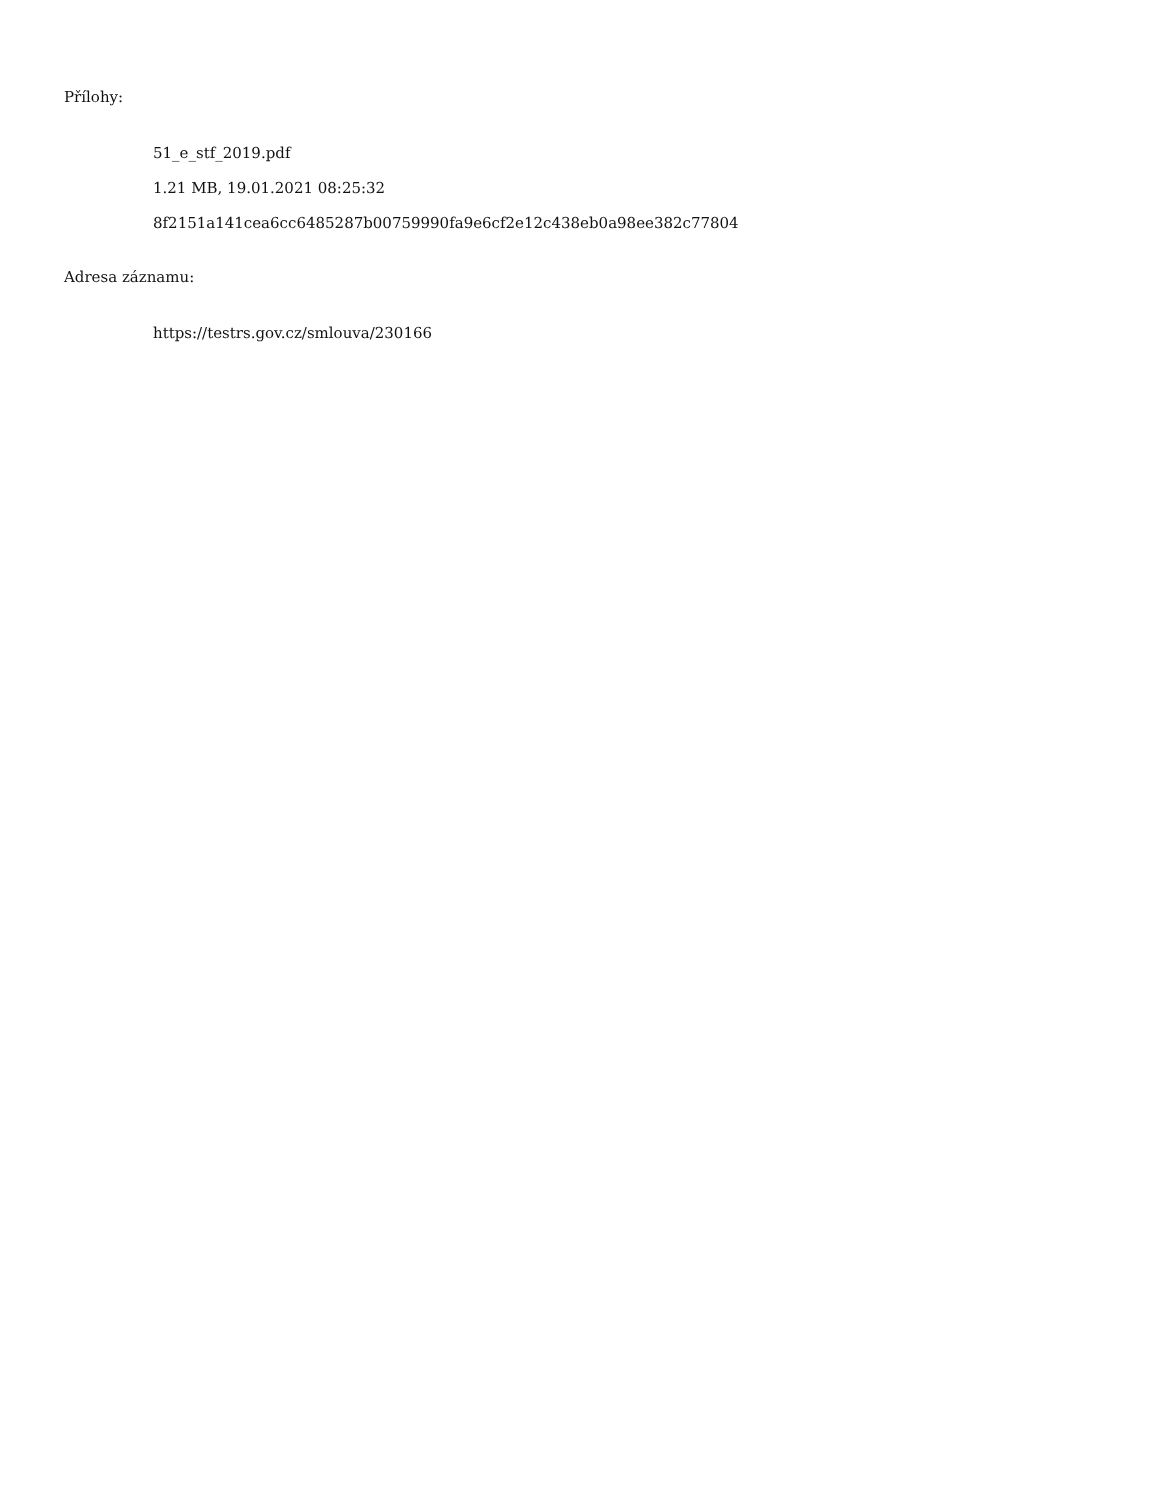Přílohy:
51_e_stf_2019.pdf
1.21 MB, 19.01.2021 08:25:32
8f2151a141cea6cc6485287b00759990fa9e6cf2e12c438eb0a98ee382c77804
Adresa záznamu:
https://testrs.gov.cz/smlouva/230166